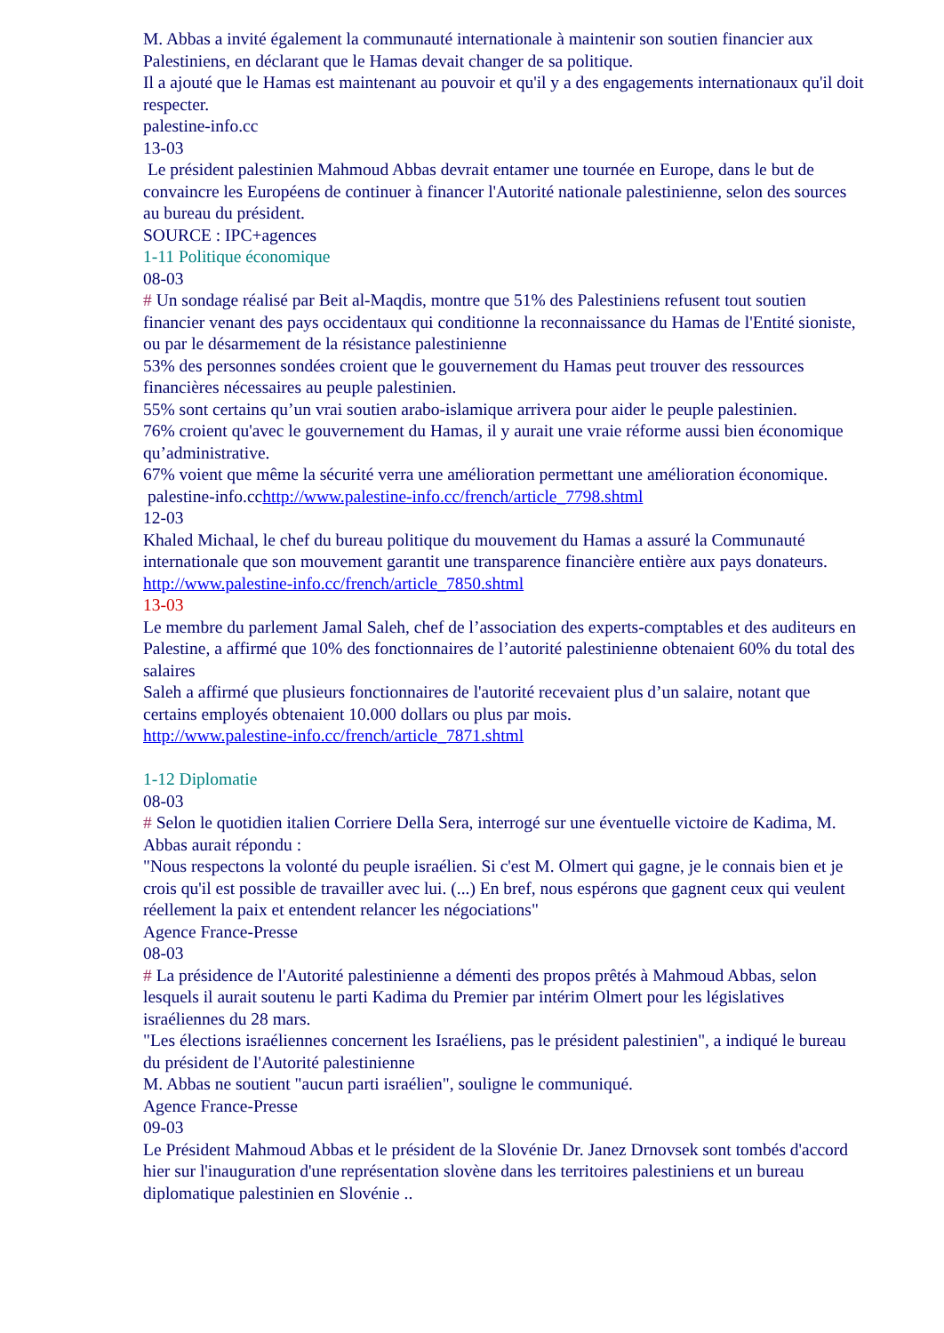M. Abbas a invité également la communauté internationale à maintenir son soutien financier aux Palestiniens, en déclarant que le Hamas devait changer de sa politique.
Il a ajouté que le Hamas est maintenant au pouvoir et qu'il y a des engagements internationaux qu'il doit respecter.
palestine-info.cc
13-03
Le président palestinien Mahmoud Abbas devrait entamer une tournée en Europe, dans le but de convaincre les Européens de continuer à financer l'Autorité nationale palestinienne, selon des sources au bureau du président.
SOURCE : IPC+agences
1-11 Politique économique
08-03
# Un sondage réalisé par Beit al-Maqdis, montre que 51% des Palestiniens refusent tout soutien financier venant des pays occidentaux qui conditionne la reconnaissance du Hamas de l'Entité sioniste, ou par le désarmement de la résistance palestinienne
53% des personnes sondées croient que le gouvernement du Hamas peut trouver des ressources financières nécessaires au peuple palestinien.
55% sont certains qu’un vrai soutien arabo-islamique arrivera pour aider le peuple palestinien.
76% croient qu'avec le gouvernement du Hamas, il y aurait une vraie réforme aussi bien économique qu’administrative.
67% voient que même la sécurité verra une amélioration permettant une amélioration économique.
palestine-info.cchttp://www.palestine-info.cc/french/article_7798.shtml
12-03
Khaled Michaal, le chef du bureau politique du mouvement du Hamas a assuré la Communauté internationale que son mouvement garantit une transparence financière entière aux pays donateurs.
http://www.palestine-info.cc/french/article_7850.shtml
13-03
Le membre du parlement Jamal Saleh, chef de l’association des experts-comptables et des auditeurs en Palestine, a affirmé que 10% des fonctionnaires de l’autorité palestinienne obtenaient 60% du total des salaires
Saleh a affirmé que plusieurs fonctionnaires de l'autorité recevaient plus d’un salaire, notant que certains employés obtenaient 10.000 dollars ou plus par mois.
http://www.palestine-info.cc/french/article_7871.shtml
1-12 Diplomatie
08-03
# Selon le quotidien italien Corriere Della Sera, interrogé sur une éventuelle victoire de Kadima, M. Abbas aurait répondu :
"Nous respectons la volonté du peuple israélien. Si c'est M. Olmert qui gagne, je le connais bien et je crois qu'il est possible de travailler avec lui. (...) En bref, nous espérons que gagnent ceux qui veulent réellement la paix et entendent relancer les négociations"
Agence France-Presse
08-03
# La présidence de l'Autorité palestinienne a démenti des propos prêtés à Mahmoud Abbas, selon lesquels il aurait soutenu le parti Kadima du Premier par intérim Olmert pour les législatives israéliennes du 28 mars.
"Les élections israéliennes concernent les Israéliens, pas le président palestinien", a indiqué le bureau du président de l'Autorité palestinienne
M. Abbas ne soutient "aucun parti israélien", souligne le communiqué.
Agence France-Presse
09-03
Le Président Mahmoud Abbas et le président de la Slovénie Dr. Janez Drnovsek sont tombés d'accord hier sur l'inauguration d'une représentation slovène dans les territoires palestiniens et un bureau diplomatique palestinien en Slovénie ..